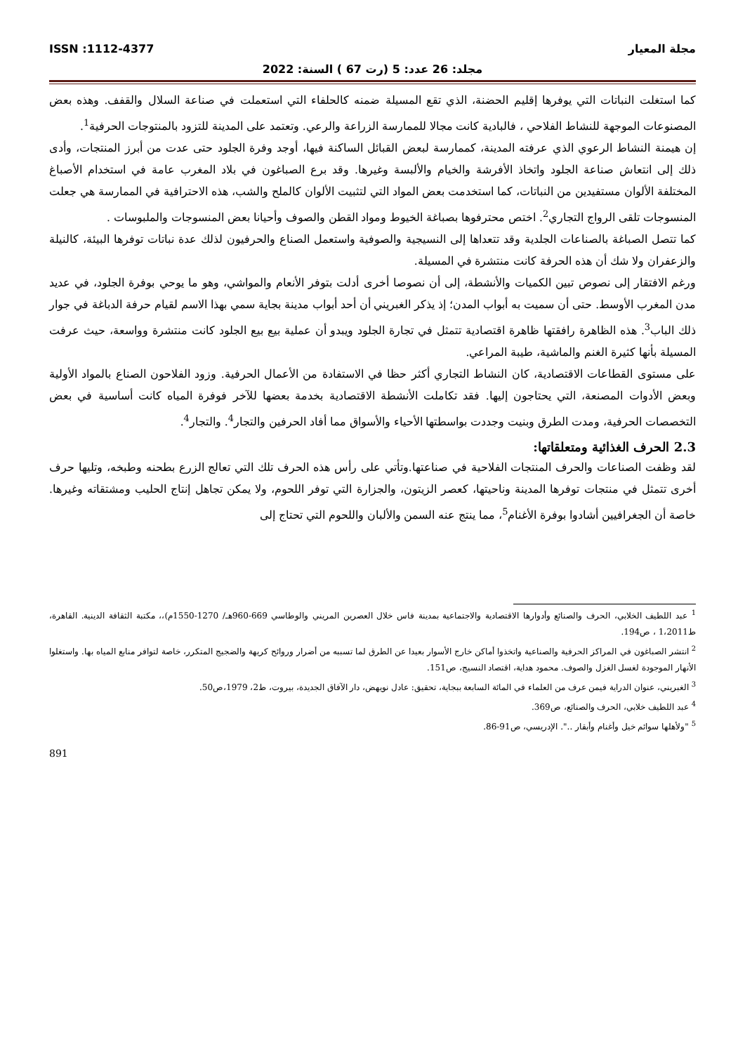مجلة المعيار ISSN :1112-4377
مجلد: 26 عدد: 5 (رت 67 ) السنة: 2022
كما استغلت النباتات التي يوفرها إقليم الحضنة، الذي تقع المسيلة ضمنه كالحلفاء التي استعملت في صناعة السلال والقفف. وهذه بعض المصنوعات الموجهة للنشاط الفلاحي ، فالبادية كانت مجالا للممارسة الزراعة والرعي. وتعتمد على المدينة للتزود بالمنتوجات الحرفية<sup>1</sup>.
إن هيمنة النشاط الرعوي الذي عرفته المدينة، كممارسة لبعض القبائل الساكنة فيها، أوجد وفرة الجلود حتى عدت من أبرز المنتجات، وأدى ذلك إلى انتعاش صناعة الجلود واتخاذ الأفرشة والخيام والألبسة وغيرها. وقد برع الصباغون في بلاد المغرب عامة في استخدام الأصباغ المختلفة الألوان مستفيدين من النباتات، كما استخدمت بعض المواد التي لتثبيت الألوان كالملح والشب، هذه الاحترافية في الممارسة هي جعلت المنسوجات تلقى الرواج التجاري<sup>2</sup>. اختص محترفوها بصباغة الخيوط ومواد القطن والصوف وأحيانا بعض المنسوجات والملبوسات .
كما تتصل الصباغة بالصناعات الجلدية وقد تتعداها إلى النسيجية والصوفية واستعمل الصناع والحرفيون لذلك عدة نباتات توفرها البيئة، كالنيلة والزعفران ولا شك أن هذه الحرفة كانت منتشرة في المسيلة.
ورغم الافتقار إلى نصوص تبين الكميات والأنشطة، إلى أن نصوصا أخرى أدلت بتوفر الأنعام والمواشي، وهو ما يوحي بوفرة الجلود، في عديد مدن المغرب الأوسط. حتى أن سميت به أبواب المدن؛ إذ يذكر الغبريني أن أحد أبواب مدينة بجاية سمي بهذا الاسم لقيام حرفة الدباغة في جوار ذلك الباب<sup>3</sup>. هذه الظاهرة رافقتها ظاهرة اقتصادية تتمثل في تجارة الجلود ويبدو أن عملية بيع بيع الجلود كانت منتشرة وواسعة، حيث عرفت المسيلة بأنها كثيرة الغنم والماشية، طيبة المراعي.
على مستوى القطاعات الاقتصادية، كان النشاط التجاري أكثر حظا في الاستفادة من الأعمال الحرفية. وزود الفلاحون الصناع بالمواد الأولية وبعض الأدوات المصنعة، التي يحتاجون إليها. فقد تكاملت الأنشطة الاقتصادية بخدمة بعضها للآخر فوفرة المياه كانت أساسية في بعض التخصصات الحرفية، ومدت الطرق وبنيت وجددت بواسطتها الأحياء والأسواق مما أفاد الحرفين والتجار<sup>4</sup>. والتجار<sup>4</sup>.
2.3 الحرف الغذائية ومتعلقاتها:
لقد وظفت الصناعات والحرف المنتجات الفلاحية في صناعتها.وتأتي على رأس هذه الحرف تلك التي تعالج الزرع بطحنه وطبخه، وتليها حرف أخرى تتمثل في منتجات توفرها المدينة وناحيتها، كعصر الزيتون، والجزارة التي توفر اللحوم، ولا يمكن تجاهل إنتاج الحليب ومشتقاته وغيرها. خاصة أن الجغرافيين أشادوا بوفرة الأغنام<sup>5</sup>، مما ينتج عنه السمن والألبان واللحوم التي تحتاج إلى
<sup>1</sup> عبد اللطيف الخلابي، الحرف والصنائع وأدوارها الاقتصادية والاجتماعية بمدينة فاس خلال العصرين المريني والوطاسي 669-960هـ/ 1270-1550م)،، مكتبة الثقافة الدينية. القاهرة، ط1،2011 ، ص194.
<sup>2</sup> انتشر الصباغون في المراكز الحرفية والصناعية واتخذوا أماكن خارج الأسوار بعيدا عن الطرق لما تسببه من أضرار وروائح كريهة والضجيج المتكرر، خاصة لتوافر منابع المياه بها. واستغلوا الأنهار الموجودة لغسل الغزل والصوف. محمود هداية، اقتصاد النسيج، ص151.
<sup>3</sup> الغبريني، عنوان الدراية فيمن عرف من العلماء في المائة السابعة ببجاية، تحقيق: عادل نويهض، دار الآفاق الجديدة، بيروت، ط2، 1979،ص50.
<sup>4</sup> عبد اللطيف خلابي، الحرف والصنائع، ص369.
<sup>5</sup> "ولأهلها سوائم خيل وأغنام وأبقار ..". الإدريسي، ص91-86.
891